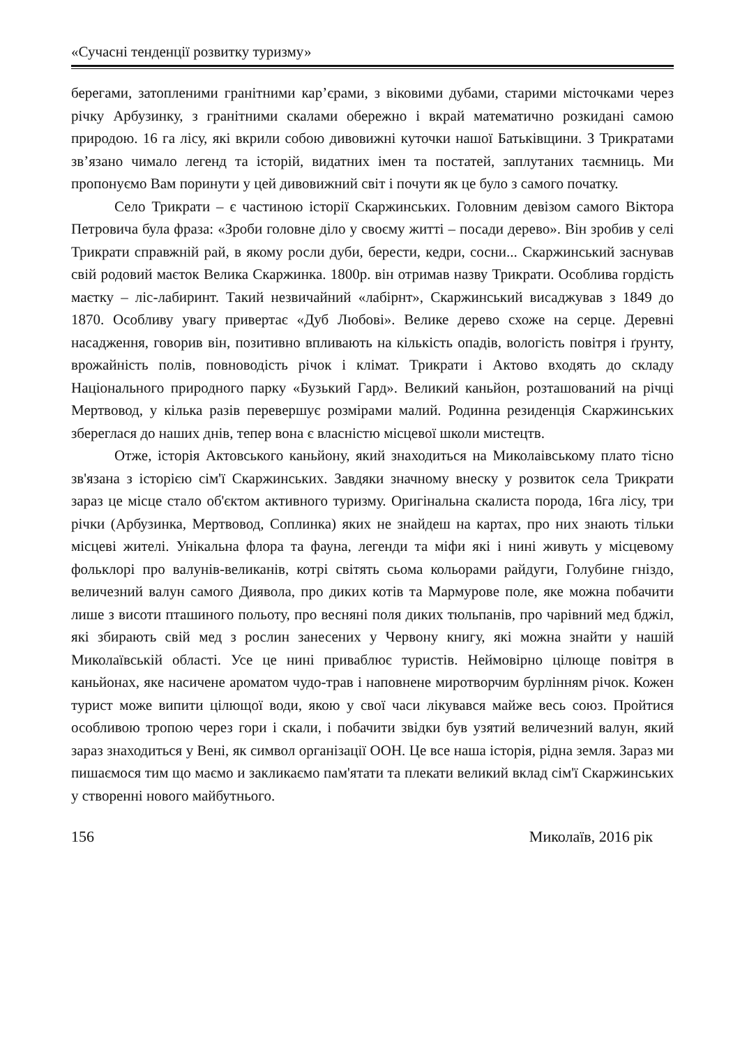«Сучасні тенденції розвитку туризму»
берегами, затопленими гранітними кар’єрами, з віковими дубами, старими місточками через річку Арбузинку, з гранітними скалами обережно і вкрай математично розкидані самою природою. 16 га лісу, які вкрили собою дивовижні куточки нашої Батьківщини. З Трикратами зв’язано чимало легенд та історій, видатних імен та постатей, заплутаних таємниць. Ми пропонуємо Вам поринути у цей дивовижний світ і почути як це було з самого початку.
Село Трикрати – є частиною історії Скаржинських. Головним девізом самого Віктора Петровича була фраза: «Зроби головне діло у своєму житті – посади дерево». Він зробив у селі Трикрати справжній рай, в якому росли дуби, берести, кедри, сосни... Скаржинський заснував свій родовий маєток Велика Скаржинка. 1800р. він отримав назву Трикрати. Особлива гордість маєтку – ліс-лабиринт. Такий незвичайний «лабірнт», Скаржинський висаджував з 1849 до 1870. Особливу увагу привертає «Дуб Любові». Велике дерево схоже на серце. Деревні насадження, говорив він, позитивно впливають на кількість опадів, вологість повітря і ґрунту, врожайність полів, повноводість річок і клімат. Трикрати і Актово входять до складу Національного природного парку «Бузький Гард». Великий каньйон, розташований на річці Мертвовод, у кілька разів перевершує розмірами малий. Родинна резиденція Скаржинських збереглася до наших днів, тепер вона є власністю місцевої школи мистецтв.
Отже, історія Актовського каньйону, який знаходиться на Миколаівському плато тісно зв'язана з історією сім'ї Скаржинських. Завдяки значному внеску у розвиток села Трикрати зараз це місце стало об'єктом активного туризму. Оригінальна скалиста порода, 16га лісу, три річки (Арбузинка, Мертвовод, Соплинка) яких не знайдеш на картах, про них знають тільки місцеві жителі. Унікальна флора та фауна, легенди та міфи які і нині живуть у місцевому фольклорі про валунів-великанів, котрі світять сьома кольорами райдуги, Голубине гніздо, величезний валун самого Диявола, про диких котів та Мармурове поле, яке можна побачити лише з висоти пташиного польоту, про весняні поля диких тюльпанів, про чарівний мед бджіл, які збирають свій мед з рослин занесених у Червону книгу, які можна знайти у нашій Миколаївській області. Усе це нині приваблює туристів. Неймовірно цілюще повітря в каньйонах, яке насичене ароматом чудо-трав і наповнене миротворчим бурлінням річок. Кожен турист може випити цілющої води, якою у свої часи лікувався майже весь союз. Пройтися особливою тропою через гори і скали, і побачити звідки був узятий величезний валун, який зараз знаходиться у Вені, як символ організації ООН. Це все наша історія, рідна земля. Зараз ми пишаємося тим що маємо и закликаємо пам'ятати та плекати великий вклад сім'ї Скаржинських у створенні нового майбутнього.
156 Миколаїв, 2016 рік